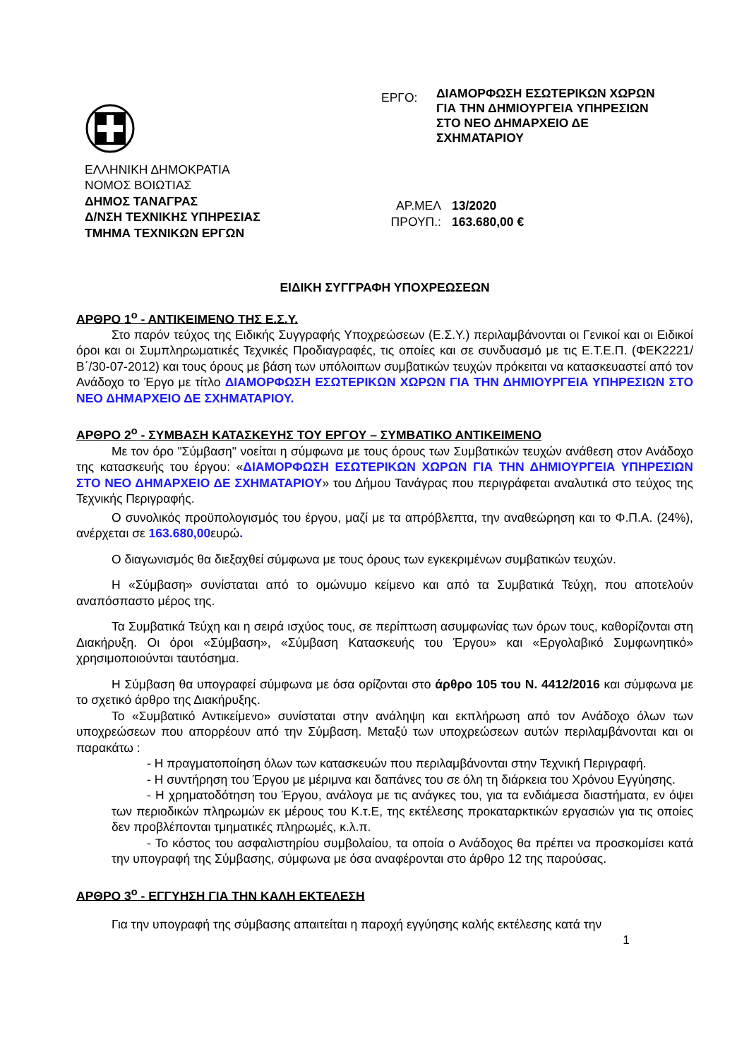ΕΛΛΗΝΙΚΗ ΔΗΜΟΚΡΑΤΙΑ
ΝΟΜΟΣ ΒΟΙΩΤΙΑΣ
ΔΗΜΟΣ ΤΑΝΑΓΡΑΣ
Δ/ΝΣΗ ΤΕΧΝΙΚΗΣ ΥΠΗΡΕΣΙΑΣ
ΤΜΗΜΑ ΤΕΧΝΙΚΩΝ ΕΡΓΩΝ
ΕΡΓΟ:
ΔΙΑΜΟΡΦΩΣΗ ΕΣΩΤΕΡΙΚΩΝ ΧΩΡΩΝ
ΓΙΑ ΤΗΝ ΔΗΜΙΟΥΡΓΕΙΑ ΥΠΗΡΕΣΙΩΝ
ΣΤΟ ΝΕΟ ΔΗΜΑΡΧΕΙΟ ΔΕ
ΣΧΗΜΑΤΑΡΙΟΥ
ΑΡ.ΜΕΛ 13/2020
ΠΡΟΥΠ.: 163.680,00 €
ΕΙΔΙΚΗ ΣΥΓΓΡΑΦΗ ΥΠΟΧΡΕΩΣΕΩΝ
ΑΡΘΡΟ 1<sup>ο</sup> - ΑΝΤΙΚΕΙΜΕΝΟ ΤΗΣ Ε.Σ.Υ.
Στο παρόν τεύχος της Ειδικής Συγγραφής Υποχρεώσεων (Ε.Σ.Υ.) περιλαμβάνονται οι Γενικοί και οι Ειδικοί όροι και οι Συμπληρωματικές Τεχνικές Προδιαγραφές, τις οποίες και σε συνδυασμό με τις Ε.Τ.Ε.Π. (ΦΕΚ2221/Β΄/30-07-2012) και τους όρους με βάση των υπόλοιπων συμβατικών τευχών πρόκειται να κατασκευαστεί από τον Ανάδοχο το Έργο με τίτλο ΔΙΑΜΟΡΦΩΣΗ ΕΣΩΤΕΡΙΚΩΝ ΧΩΡΩΝ ΓΙΑ ΤΗΝ ΔΗΜΙΟΥΡΓΕΙΑ ΥΠΗΡΕΣΙΩΝ ΣΤΟ ΝΕΟ ΔΗΜΑΡΧΕΙΟ ΔΕ ΣΧΗΜΑΤΑΡΙΟΥ.
ΑΡΘΡΟ 2<sup>ο</sup> - ΣΥΜΒΑΣΗ ΚΑΤΑΣΚΕΥΗΣ ΤΟΥ ΕΡΓΟΥ – ΣΥΜΒΑΤΙΚΟ ΑΝΤΙΚΕΙΜΕΝΟ
Με τον όρο "Σύμβαση" νοείται η σύμφωνα με τους όρους των Συμβατικών τευχών ανάθεση στον Ανάδοχο της κατασκευής του έργου: «ΔΙΑΜΟΡΦΩΣΗ ΕΣΩΤΕΡΙΚΩΝ ΧΩΡΩΝ ΓΙΑ ΤΗΝ ΔΗΜΙΟΥΡΓΕΙΑ ΥΠΗΡΕΣΙΩΝ ΣΤΟ ΝΕΟ ΔΗΜΑΡΧΕΙΟ ΔΕ ΣΧΗΜΑΤΑΡΙΟΥ» του Δήμου Τανάγρας που περιγράφεται αναλυτικά στο τεύχος της Τεχνικής Περιγραφής.
Ο συνολικός προϋπολογισμός του έργου, μαζί με τα απρόβλεπτα, την αναθεώρηση και το Φ.Π.Α. (24%), ανέρχεται σε 163.680,00ευρώ.
Ο διαγωνισμός θα διεξαχθεί σύμφωνα με τους όρους των εγκεκριμένων συμβατικών τευχών.
Η «Σύμβαση» συνίσταται από το ομώνυμο κείμενο και από τα Συμβατικά Τεύχη, που αποτελούν αναπόσπαστο μέρος της.
Τα Συμβατικά Τεύχη και η σειρά ισχύος τους, σε περίπτωση ασυμφωνίας των όρων τους, καθορίζονται στη Διακήρυξη. Οι όροι «Σύμβαση», «Σύμβαση Κατασκευής του Έργου» και «Εργολαβικό Συμφωνητικό» χρησιμοποιούνται ταυτόσημα.
Η Σύμβαση θα υπογραφεί σύμφωνα με όσα ορίζονται στο άρθρο 105 του Ν. 4412/2016 και σύμφωνα με το σχετικό άρθρο της Διακήρυξης.
Το «Συμβατικό Αντικείμενο» συνίσταται στην ανάληψη και εκπλήρωση από τον Ανάδοχο όλων των υποχρεώσεων που απορρέουν από την Σύμβαση. Μεταξύ των υποχρεώσεων αυτών περιλαμβάνονται και οι παρακάτω :
- Η πραγματοποίηση όλων των κατασκευών που περιλαμβάνονται στην Τεχνική Περιγραφή.
- Η συντήρηση του Έργου με μέριμνα και δαπάνες του σε όλη τη διάρκεια του Χρόνου Εγγύησης.
- Η χρηματοδότηση του Έργου, ανάλογα με τις ανάγκες του, για τα ενδιάμεσα διαστήματα, εν όψει των περιοδικών πληρωμών εκ μέρους του Κ.τ.Ε, της εκτέλεσης προκαταρκτικών εργασιών για τις οποίες δεν προβλέπονται τμηματικές πληρωμές, κ.λ.π.
- Το κόστος του ασφαλιστηρίου συμβολαίου, τα οποία ο Ανάδοχος θα πρέπει να προσκομίσει κατά την υπογραφή της Σύμβασης, σύμφωνα με όσα αναφέρονται στο άρθρο 12 της παρούσας.
ΑΡΘΡΟ 3<sup>ο</sup> - ΕΓΓΥΗΣΗ ΓΙΑ ΤΗΝ ΚΑΛΗ ΕΚΤΕΛΕΣΗ
Για την υπογραφή της σύμβασης απαιτείται η παροχή εγγύησης καλής εκτέλεσης κατά την
1